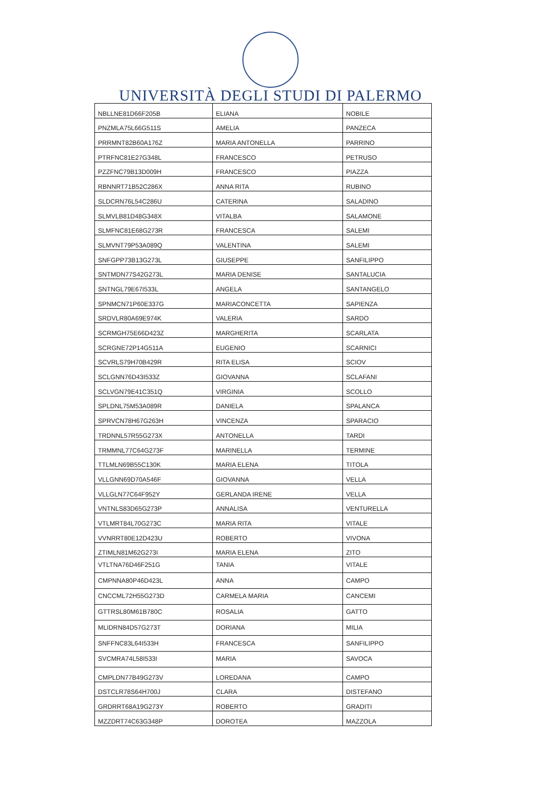UNIVERSITÀ DEGLI STUDI DI PALERMO
| NBLLNE81D66F205B | ELIANA | NOBILE |
| PNZMLA75L66G511S | AMELIA | PANZECA |
| PRRMNT82B60A176Z | MARIA ANTONELLA | PARRINO |
| PTRFNC81E27G348L | FRANCESCO | PETRUSO |
| PZZFNC79B13D009H | FRANCESCO | PIAZZA |
| RBNNRT71B52C286X | ANNA RITA | RUBINO |
| SLDCRN76L54C286U | CATERINA | SALADINO |
| SLMVLB81D48G348X | VITALBA | SALAMONE |
| SLMFNC81E68G273R | FRANCESCA | SALEMI |
| SLMVNT79P53A089Q | VALENTINA | SALEMI |
| SNFGPP73B13G273L | GIUSEPPE | SANFILIPPO |
| SNTMDN77S42G273L | MARIA DENISE | SANTALUCIA |
| SNTNGL79E67I533L | ANGELA | SANTANGELO |
| SPNMCN71P60E337G | MARIACONCETTA | SAPIENZA |
| SRDVLR80A69E974K | VALERIA | SARDO |
| SCRMGH75E66D423Z | MARGHERITA | SCARLATA |
| SCRGNE72P14G511A | EUGENIO | SCARNICI |
| SCVRLS79H70B429R | RITA ELISA | SCIOV |
| SCLGNN76D43I533Z | GIOVANNA | SCLAFANI |
| SCLVGN79E41C351Q | VIRGINIA | SCOLLO |
| SPLDNL75M53A089R | DANIELA | SPALANCA |
| SPRVCN78H67G263H | VINCENZA | SPARACIO |
| TRDNNL57R55G273X | ANTONELLA | TARDI |
| TRMMNL77C64G273F | MARINELLA | TERMINE |
| TTLMLN69B55C130K | MARIA ELENA | TITOLA |
| VLLGNN69D70A546F | GIOVANNA | VELLA |
| VLLGLN77C64F952Y | GERLANDA IRENE | VELLA |
| VNTNLS83D65G273P | ANNALISA | VENTURELLA |
| VTLMRT84L70G273C | MARIA RITA | VITALE |
| VVNRRT80E12D423U | ROBERTO | VIVONA |
| ZTIMLN81M62G273I | MARIA ELENA | ZITO |
| VTLTNA76D46F251G | TANIA | VITALE |
| CMPNNA80P46D423L | ANNA | CAMPO |
| CNCCML72H55G273D | CARMELA MARIA | CANCEMI |
| GTTRSL80M61B780C | ROSALIA | GATTO |
| MLIDRN84D57G273T | DORIANA | MILIA |
| SNFFNC83L64I533H | FRANCESCA | SANFILIPPO |
| SVCMRA74L58I533I | MARIA | SAVOCA |
| CMPLDN77B49G273V | LOREDANA | CAMPO |
| DSTCLR78S64H700J | CLARA | DISTEFANO |
| GRDRRT68A19G273Y | ROBERTO | GRADITI |
| MZZDRT74C63G348P | DOROTEA | MAZZOLA |